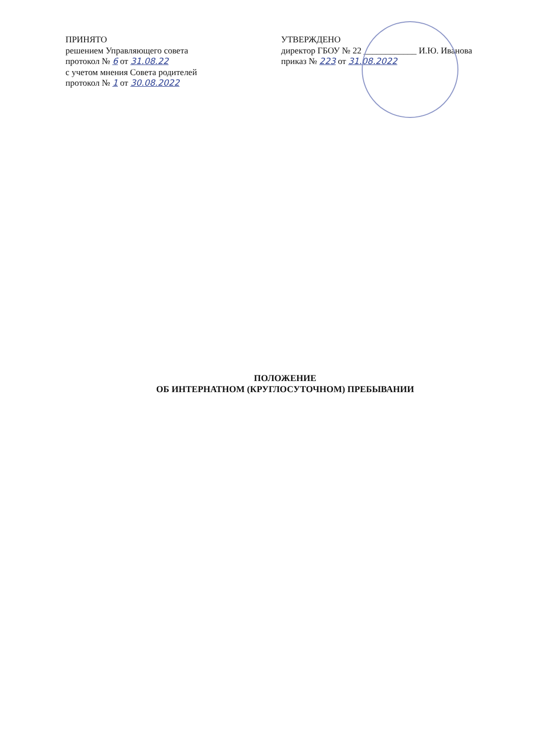ПРИНЯТО
решением Управляющего совета
протокол № 6 от 31.08.22
с учетом мнения Совета родителей
протокол № 1 от 30.08.2022
УТВЕРЖДЕНО
директор ГБОУ № 22 ____________ И.Ю. Иванова
приказ № 223 от 31.08.2022
ПОЛОЖЕНИЕ
ОБ ИНТЕРНАТНОМ (КРУГЛОСУТОЧНОМ) ПРЕБЫВАНИИ